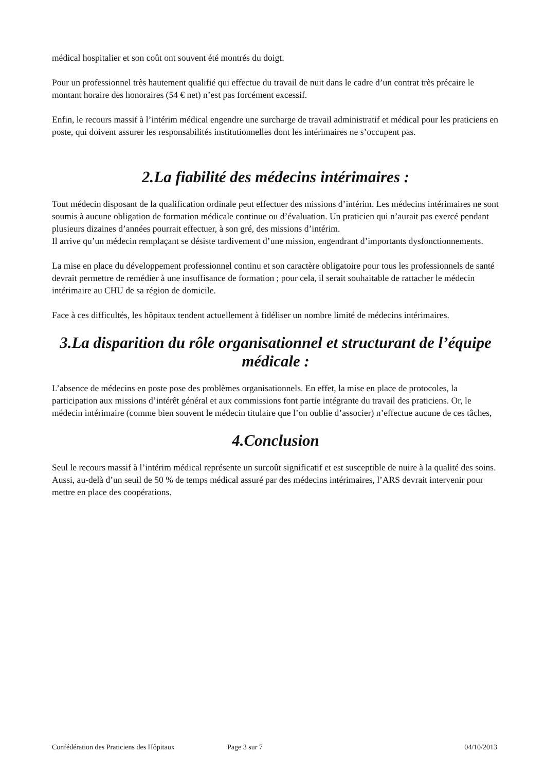médical hospitalier et son coût ont souvent été montrés du doigt.
Pour un professionnel très hautement qualifié qui effectue du travail de nuit dans le cadre d’un contrat très précaire le montant horaire des honoraires (54 € net) n’est pas forcément excessif.
Enfin, le recours massif à l’intérim médical engendre une surcharge de travail administratif et médical pour les praticiens en poste, qui doivent assurer les responsabilités institutionnelles dont les intérimaires ne s’occupent pas.
2.La fiabilité des médecins intérimaires :
Tout médecin disposant de la qualification ordinale peut effectuer des missions d’intérim. Les médecins intérimaires ne sont soumis à aucune obligation de formation médicale continue ou d’évaluation. Un praticien qui n’aurait pas exercé pendant plusieurs dizaines d’années pourrait effectuer, à son gré, des missions d’intérim.
Il arrive qu’un médecin remplaçant se désiste tardivement d’une mission, engendrant d’importants dysfonctionnements.
La mise en place du développement professionnel continu et son caractère obligatoire pour tous les professionnels de santé devrait permettre de remédier à une insuffisance de formation ; pour cela, il serait souhaitable de rattacher le médecin intérimaire au CHU de sa région de domicile.
Face à ces difficultés, les hôpitaux tendent actuellement à fidéliser un nombre limité de médecins intérimaires.
3.La disparition du rôle organisationnel et structurant de l’équipe médicale :
L’absence de médecins en poste pose des problèmes organisationnels. En effet, la mise en place de protocoles, la participation aux missions d’intérêt général et aux commissions font partie intégrante du travail des praticiens. Or, le médecin intérimaire (comme bien souvent le médecin titulaire que l’on oublie d’associer) n’effectue aucune de ces tâches,
4.Conclusion
Seul le recours massif à l’intérim médical représente un surcoût significatif et est susceptible de nuire à la qualité des soins. Aussi, au-delà d’un seuil de 50 % de temps médical assuré par des médecins intérimaires, l’ARS devrait intervenir pour mettre en place des coopérations.
Confédération des Praticiens des Hôpitaux Page 3 sur 7 04/10/2013